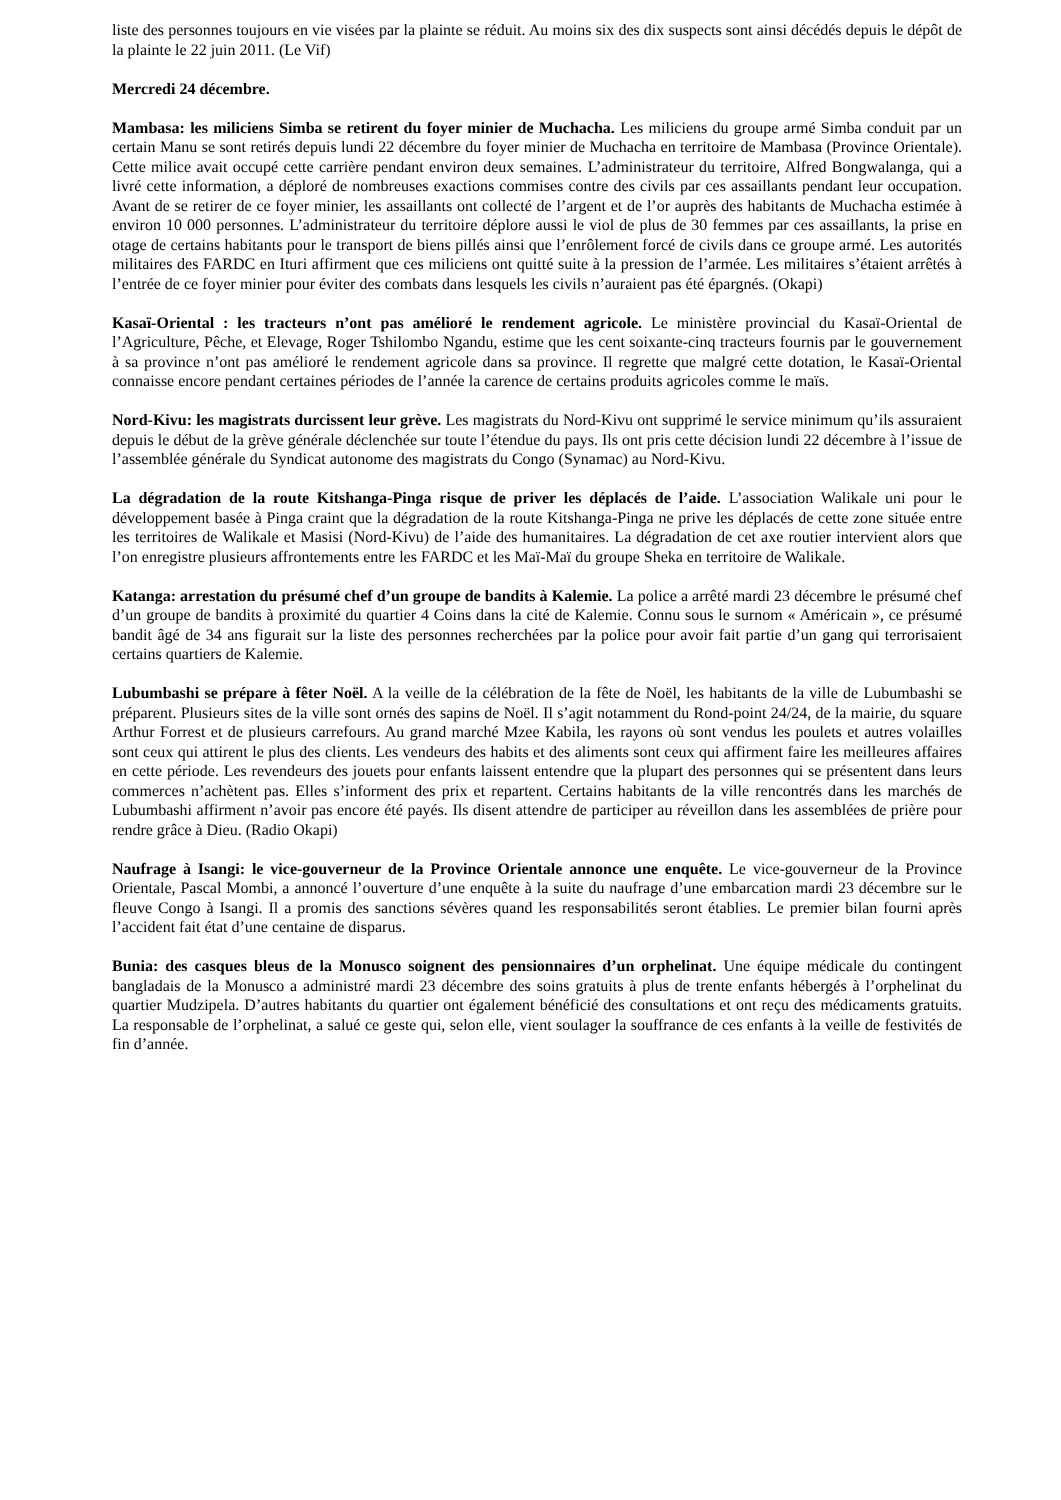liste des personnes toujours en vie visées par la plainte se réduit. Au moins six des dix suspects sont ainsi décédés depuis le dépôt de la plainte le 22 juin 2011. (Le Vif)
Mercredi 24 décembre.
Mambasa: les miliciens Simba se retirent du foyer minier de Muchacha. Les miliciens du groupe armé Simba conduit par un certain Manu se sont retirés depuis lundi 22 décembre du foyer minier de Muchacha en territoire de Mambasa (Province Orientale). Cette milice avait occupé cette carrière pendant environ deux semaines. L’administrateur du territoire, Alfred Bongwalanga, qui a livré cette information, a déploré de nombreuses exactions commises contre des civils par ces assaillants pendant leur occupation. Avant de se retirer de ce foyer minier, les assaillants ont collecté de l’argent et de l’or auprès des habitants de Muchacha estimée à environ 10 000 personnes. L’administrateur du territoire déplore aussi le viol de plus de 30 femmes par ces assaillants, la prise en otage de certains habitants pour le transport de biens pillés ainsi que l’enrôlement forcé de civils dans ce groupe armé. Les autorités militaires des FARDC en Ituri affirment que ces miliciens ont quitté suite à la pression de l’armée. Les militaires s’étaient arrêtés à l’entrée de ce foyer minier pour éviter des combats dans lesquels les civils n’auraient pas été épargnés. (Okapi)
Kasaï-Oriental : les tracteurs n’ont pas amélioré le rendement agricole. Le ministère provincial du Kasaï-Oriental de l’Agriculture, Pêche, et Elevage, Roger Tshilombo Ngandu, estime que les cent soixante-cinq tracteurs fournis par le gouvernement à sa province n’ont pas amélioré le rendement agricole dans sa province. Il regrette que malgré cette dotation, le Kasaï-Oriental connaisse encore pendant certaines périodes de l’année la carence de certains produits agricoles comme le maïs.
Nord-Kivu: les magistrats durcissent leur grève. Les magistrats du Nord-Kivu ont supprimé le service minimum qu’ils assuraient depuis le début de la grève générale déclenchée sur toute l’étendue du pays. Ils ont pris cette décision lundi 22 décembre à l’issue de l’assemblée générale du Syndicat autonome des magistrats du Congo (Synamac) au Nord-Kivu.
La dégradation de la route Kitshanga-Pinga risque de priver les déplacés de l’aide. L’association Walikale uni pour le développement basée à Pinga craint que la dégradation de la route Kitshanga-Pinga ne prive les déplacés de cette zone située entre les territoires de Walikale et Masisi (Nord-Kivu) de l’aide des humanitaires. La dégradation de cet axe routier intervient alors que l’on enregistre plusieurs affrontements entre les FARDC et les Maï-Maï du groupe Sheka en territoire de Walikale.
Katanga: arrestation du présumé chef d’un groupe de bandits à Kalemie. La police a arrêté mardi 23 décembre le présumé chef d’un groupe de bandits à proximité du quartier 4 Coins dans la cité de Kalemie. Connu sous le surnom « Américain », ce présumé bandit âgé de 34 ans figurait sur la liste des personnes recherchées par la police pour avoir fait partie d’un gang qui terrorisaient certains quartiers de Kalemie.
Lubumbashi se prépare à fêter Noël. A la veille de la célébration de la fête de Noël, les habitants de la ville de Lubumbashi se préparent. Plusieurs sites de la ville sont ornés des sapins de Noël. Il s’agit notamment du Rond-point 24/24, de la mairie, du square Arthur Forrest et de plusieurs carrefours. Au grand marché Mzee Kabila, les rayons où sont vendus les poulets et autres volailles sont ceux qui attirent le plus des clients. Les vendeurs des habits et des aliments sont ceux qui affirment faire les meilleures affaires en cette période. Les revendeurs des jouets pour enfants laissent entendre que la plupart des personnes qui se présentent dans leurs commerces n’achètent pas. Elles s’informent des prix et repartent. Certains habitants de la ville rencontrés dans les marchés de Lubumbashi affirment n’avoir pas encore été payés. Ils disent attendre de participer au réveillon dans les assemblées de prière pour rendre grâce à Dieu. (Radio Okapi)
Naufrage à Isangi: le vice-gouverneur de la Province Orientale annonce une enquête. Le vice-gouverneur de la Province Orientale, Pascal Mombi, a annoncé l’ouverture d’une enquête à la suite du naufrage d’une embarcation mardi 23 décembre sur le fleuve Congo à Isangi. Il a promis des sanctions sévères quand les responsabilités seront établies. Le premier bilan fourni après l’accident fait état d’une centaine de disparus.
Bunia: des casques bleus de la Monusco soignent des pensionnaires d’un orphelinat. Une équipe médicale du contingent bangladais de la Monusco a administré mardi 23 décembre des soins gratuits à plus de trente enfants hébergés à l’orphelinat du quartier Mudzipela. D’autres habitants du quartier ont également bénéficié des consultations et ont reçu des médicaments gratuits. La responsable de l’orphelinat, a salué ce geste qui, selon elle, vient soulager la souffrance de ces enfants à la veille de festivités de fin d’année.